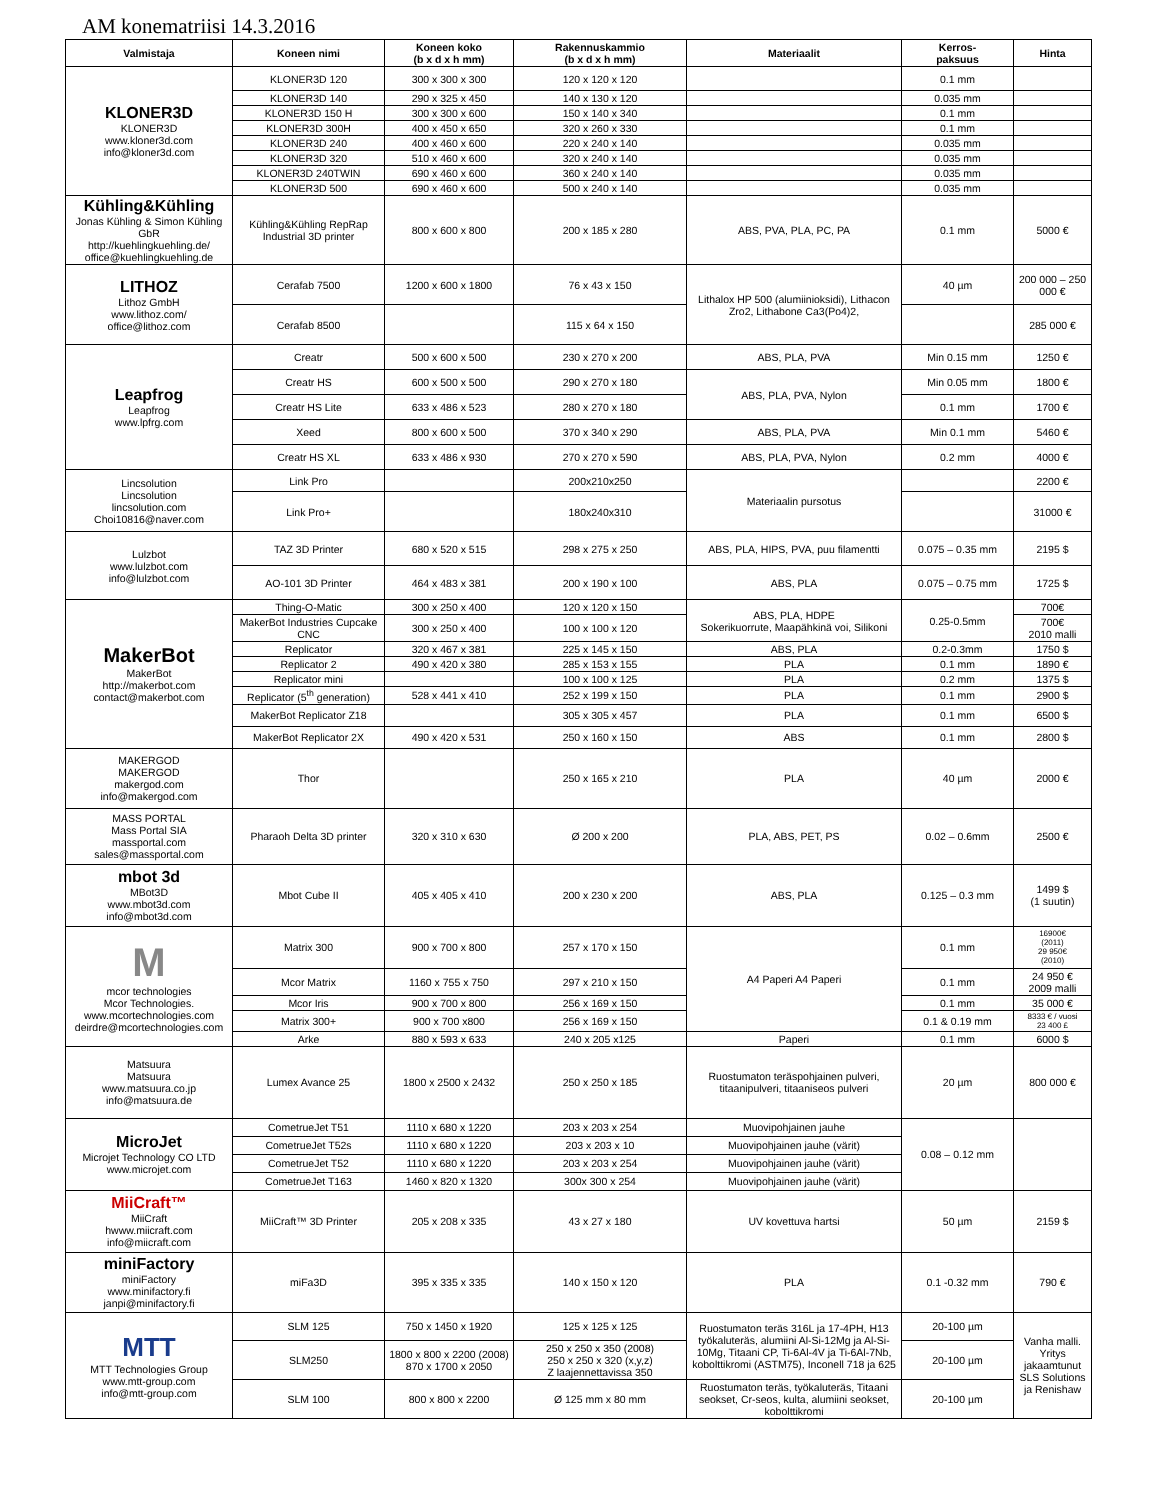AM konematriisi 14.3.2016
| Valmistaja | Koneen nimi | Koneen koko (b x d x h mm) | Rakennuskammio (b x d x h mm) | Materiaalit | Kerros- paksuus | Hinta |
| --- | --- | --- | --- | --- | --- | --- |
| KLONER3D KLONER3D www.kloner3d.com info@kloner3d.com | KLONER3D 120 | 300 x 300 x 300 | 120 x 120 x 120 | | 0.1 mm | |
| | KLONER3D 140 | 290 x 325 x 450 | 140 x 130 x 120 | | 0.035 mm | |
| | KLONER3D 150 H | 300 x 300 x 600 | 150 x 140 x 340 | | 0.1 mm | |
| | KLONER3D 300H | 400 x 450 x 650 | 320 x 260 x 330 | | 0.1 mm | |
| | KLONER3D 240 | 400 x 460 x 600 | 220 x 240 x 140 | | 0.035 mm | |
| | KLONER3D 320 | 510 x 460 x 600 | 320 x 240 x 140 | | 0.035 mm | |
| | KLONER3D 240TWIN | 690 x 460 x 600 | 360 x 240 x 140 | | 0.035 mm | |
| | KLONER3D 500 | 690 x 460 x 600 | 500 x 240 x 140 | | 0.035 mm | |
| Kühling&Kühling Jonas Kühling & Simon Kühling GbR http://kuehlingkuehling.de/ office@kuehlingkuehling.de | Kühling&Kühling RepRap Industrial 3D printer | 800 x 600 x 800 | 200 x 185 x 280 | ABS, PVA, PLA, PC, PA | 0.1 mm | 5000 € |
| LITHOZ Lithoz GmbH www.lithoz.com/ office@lithoz.com | Cerafab 7500 | 1200 x 600 x 1800 | 76 x 43 x 150 | Lithalox HP 500 (alumiinioksidi), Lithacon Zro2, Lithabone Ca3(Po4)2, | 40 µm | 200 000 – 250 000 € |
| | Cerafab 8500 | | 115 x 64 x 150 | | | 285 000 € |
| Leapfrog Leapfrog www.lpfrg.com | Creatr | 500 x 600 x 500 | 230 x 270 x 200 | ABS, PLA, PVA | Min 0.15 mm | 1250 € |
| | Creatr HS | 600 x 500 x 500 | 290 x 270 x 180 | ABS, PLA, PVA, Nylon | Min 0.05 mm | 1800 € |
| | Creatr HS Lite | 633 x 486 x 523 | 280 x 270 x 180 | | 0.1 mm | 1700 € |
| | Xeed | 800 x 600 x 500 | 370 x 340 x 290 | ABS, PLA, PVA | Min 0.1 mm | 5460 € |
| | Creatr HS XL | 633 x 486 x 930 | 270 x 270 x 590 | ABS, PLA, PVA, Nylon | 0.2 mm | 4000 € |
| Lincsolution Lincsolution lincsolution.com Choi10816@naver.com | Link Pro | | 200x210x250 | Materiaalin pursotus | | 2200 € |
| | Link Pro+ | | 180x240x310 | | | 31000 € |
| Lulzbot www.lulzbot.com info@lulzbot.com | TAZ 3D Printer | 680 x 520 x 515 | 298 x 275 x 250 | ABS, PLA, HIPS, PVA, puu filamentti | 0.075 – 0.35 mm | 2195 $ |
| | AO-101 3D Printer | 464 x 483 x 381 | 200 x 190 x 100 | ABS, PLA | 0.075 – 0.75 mm | 1725 $ |
| MakerBot MakerBot http://makerbot.com contact@makerbot.com | Thing-O-Matic | 300 x 250 x 400 | 120 x 120 x 150 | ABS, PLA, HDPE Sokerikuorrute, Maapähkinä voi, Silikoni | 0.25-0.5mm | 700€ |
| | MakerBot Industries Cupcake CNC | 300 x 250 x 400 | 100 x 100 x 120 | | | 700€ 2010 malli |
| | Replicator | 320 x 467 x 381 | 225 x 145 x 150 | ABS, PLA | 0.2-0.3mm | 1750 $ |
| | Replicator 2 | 490 x 420 x 380 | 285 x 153 x 155 | PLA | 0.1 mm | 1890 € |
| | Replicator mini | | 100 x 100 x 125 | PLA | 0.2 mm | 1375 $ |
| | Replicator (5<sup>th</sup> generation) | 528 x 441 x 410 | 252 x 199 x 150 | PLA | 0.1 mm | 2900 $ |
| | MakerBot Replicator Z18 | | 305 x 305 x 457 | PLA | 0.1 mm | 6500 $ |
| | MakerBot Replicator 2X | 490 x 420 x 531 | 250 x 160 x 150 | ABS | 0.1 mm | 2800 $ |
| MAKERGOD MAKERGOD makergod.com info@makergod.com | Thor | | 250 x 165 x 210 | PLA | 40 µm | 2000 € |
| MASS PORTAL Mass Portal SIA massportal.com sales@massportal.com | Pharaoh Delta 3D printer | 320 x 310 x 630 | Ø 200 x 200 | PLA, ABS, PET, PS | 0.02 – 0.6mm | 2500 € |
| mbot 3d MBot3D www.mbot3d.com info@mbot3d.com | Mbot Cube II | 405 x 405 x 410 | 200 x 230 x 200 | ABS, PLA | 0.125 – 0.3 mm | 1499 $ (1 suutin) |
| M mcor technologies Mcor Technologies. www.mcortechnologies.com deirdre@mcortechnologies.com | Matrix 300 | 900 x 700 x 800 | 257 x 170 x 150 | A4 Paperi A4 Paperi | 0.1 mm | 16900€ (2011) 29 950€ (2010) |
| | Mcor Matrix | 1160 x 755 x 750 | 297 x 210 x 150 | | 0.1 mm | 24 950 € 2009 malli |
| | Mcor Iris | 900 x 700 x 800 | 256 x 169 x 150 | | 0.1 mm | 35 000 € |
| | Matrix 300+ | 900 x 700 x800 | 256 x 169 x 150 | | 0.1 & 0.19 mm | 8333 € / vuosi 23 400 £ |
| | Arke | 880 x 593 x 633 | 240 x 205 x125 | Paperi | 0.1 mm | 6000 $ |
| Matsuura Matsuura www.matsuura.co.jp info@matsuura.de | Lumex Avance 25 | 1800 x 2500 x 2432 | 250 x 250 x 185 | Ruostumaton teräspohjainen pulveri, titaanipulveri, titaaniseos pulveri | 20 µm | 800 000 € |
| MicroJet Microjet Technology CO LTD www.microjet.com | CometrueJet T51 | 1110 x 680 x 1220 | 203 x 203 x 254 | Muovipohjainen jauhe | 0.08 – 0.12 mm | |
| | CometrueJet T52s | 1110 x 680 x 1220 | 203 x 203 x 10 | Muovipohjainen jauhe (värit) | | |
| | CometrueJet T52 | 1110 x 680 x 1220 | 203 x 203 x 254 | Muovipohjainen jauhe (värit) | | |
| | CometrueJet T163 | 1460 x 820 x 1320 | 300x 300 x 254 | Muovipohjainen jauhe (värit) | | |
| MiiCraft™ MiiCraft hwww.miicraft.com info@miicraft.com | MiiCraft™ 3D Printer | 205 x 208 x 335 | 43 x 27 x 180 | UV kovettuva hartsi | 50 µm | 2159 $ |
| miniFactory miniFactory www.minifactory.fi janpi@minifactory.fi | miFa3D | 395 x 335 x 335 | 140 x 150 x 120 | PLA | 0.1 -0.32 mm | 790 € |
| MTT MTT Technologies Group www.mtt-group.com info@mtt-group.com | SLM 125 | 750 x 1450 x 1920 | 125 x 125 x 125 | Ruostumaton teräs 316L ja 17-4PH, H13 työkaluteräs, alumiini Al-Si-12Mg ja Al-Si-10Mg, Titaani CP, Ti-6Al-4V ja Ti-6Al-7Nb, koboltti­kromi (ASTM75), Inconell 718 ja 625 | 20-100 µm | Vanha malli. Yritys jakaamtunut SLS Solutions ja Renishaw |
| | SLM250 | 1800 x 800 x 2200 (2008) 870 x 1700 x 2050 | 250 x 250 x 350 (2008) 250 x 250 x 320 (x,y,z) Z laajennettavissa 350 | | 20-100 µm | |
| | SLM 100 | 800 x 800 x 2200 | Ø 125 mm x 80 mm | Ruostumaton teräs, työkaluteräs, Titaani seokset, Cr-seos, kulta, alumiini seokset, kobolttikromi | 20-100 µm | |